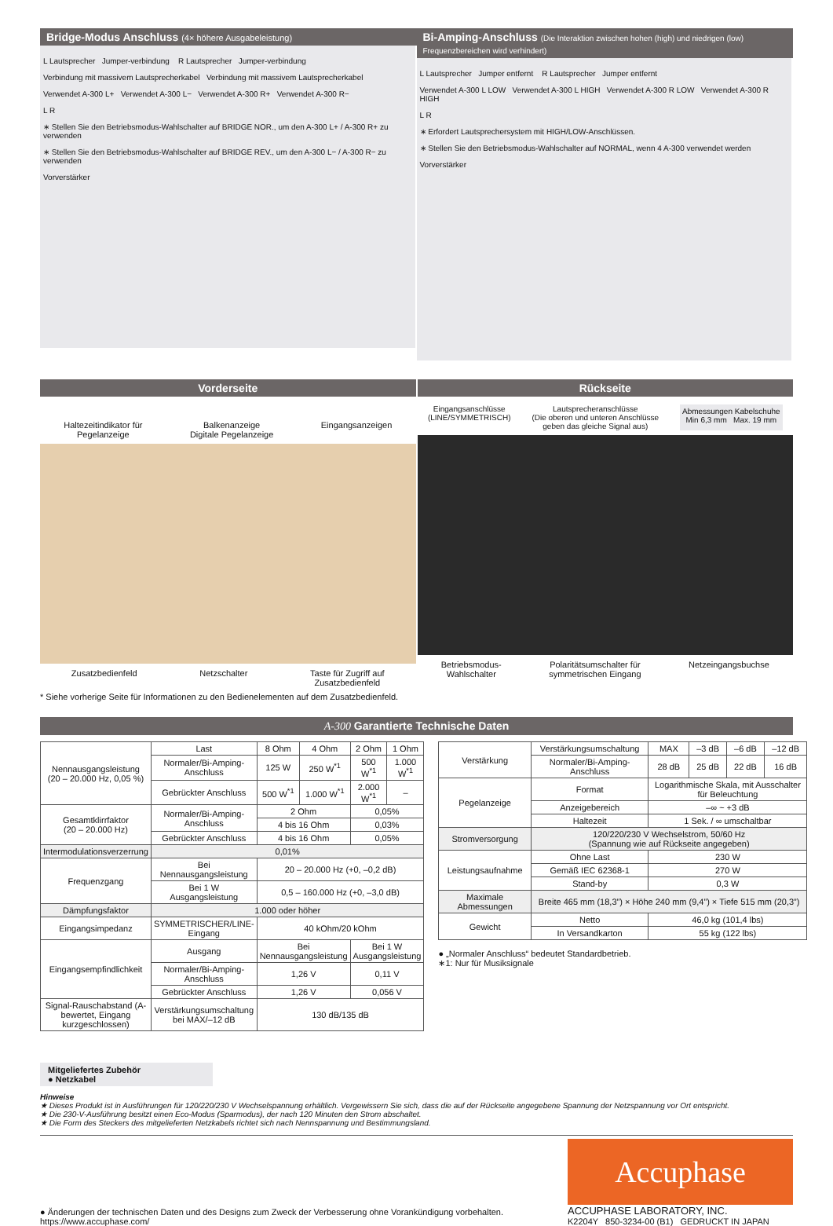Bridge-Modus Anschluss (4× höhere Ausgabeleistung)
L Lautsprecher Jumper-verbindung R Lautsprecher Jumper-verbindung
Verbindung mit massivem Lautsprecherkabel Verbindung mit massivem Lautsprecherkabel
Verwendet A-300 L+ Verwendet A-300 L− Verwendet A-300 R+ Verwendet A-300 R−
L R
∗ Stellen Sie den Betriebsmodus-Wahlschalter auf BRIDGE NOR., um den A-300 L+ / A-300 R+ zu verwenden
∗ Stellen Sie den Betriebsmodus-Wahlschalter auf BRIDGE REV., um den A-300 L− / A-300 R− zu verwenden
Vorverstärker
Bi-Amping-Anschluss (Die Interaktion zwischen hohen (high) und niedrigen (low) Frequenzbereichen wird verhindert)
L Lautsprecher Jumper entfernt R Lautsprecher Jumper entfernt
Verwendet A-300 L LOW Verwendet A-300 L HIGH Verwendet A-300 R LOW Verwendet A-300 R HIGH
L R
∗ Erfordert Lautsprechersystem mit HIGH/LOW-Anschlüssen.
∗ Stellen Sie den Betriebsmodus-Wahlschalter auf NORMAL, wenn 4 A-300 verwendet werden
Vorverstärker
Vorderseite
Haltezeitindikator für
Pegelanzeige Balkenanzeige
Digitale Pegelanzeige Eingangsanzeigen
Zusatzbedienfeld Netzschalter Taste für Zugriff auf
Zusatzbedienfeld
* Siehe vorherige Seite für Informationen zu den Bedienelementen auf dem Zusatzbedienfeld.
Rückseite
Eingangsanschlüsse
(LINE/SYMMETRISCH) Lautsprecheranschlüsse
(Die oberen und unteren Anschlüsse
geben das gleiche Signal aus) Abmessungen Kabelschuhe
Min 6,3 mm Max. 19 mm
Betriebsmodus-
Wahlschalter Polaritätsumschalter für
symmetrischen Eingang Netzeingangsbuchse
A-300 Garantierte Technische Daten
| Nennausgangsleistung (20 – 20.000 Hz, 0,05 %) | Last | 8 Ohm | 4 Ohm | 2 Ohm | 1 Ohm |
| | Normaler/Bi-Amping-Anschluss | 125 W | 250 W<sup>*1</sup> | 500 W<sup>*1</sup> | 1.000 W<sup>*1</sup> |
| | Gebrückter Anschluss | 500 W<sup>*1</sup> | 1.000 W<sup>*1</sup> | 2.000 W<sup>*1</sup> | – |
| Gesamtklirrfaktor (20 – 20.000 Hz) | Normaler/Bi-Amping-Anschluss | 2 Ohm | | 0,05% | |
| | | 4 bis 16 Ohm | | 0,03% | |
| | Gebrückter Anschluss | 4 bis 16 Ohm | | 0,05% | |
| Intermodulationsverzerrung | 0,01% | | | | |
| Frequenzgang | Bei Nennausgangsleistung | 20 – 20.000 Hz (+0, –0,2 dB) | | | |
| | Bei 1 W Ausgangsleistung | 0,5 – 160.000 Hz (+0, –3,0 dB) | | | |
| Dämpfungsfaktor | 1.000 oder höher | | | | |
| Eingangsimpedanz | SYMMETRISCHER/LINE-Eingang | 40 kOhm/20 kOhm | | | |
| Eingangsempfindlichkeit | Ausgang | Bei Nennausgangsleistung | | Bei 1 W Ausgangsleistung | |
| | Normaler/Bi-Amping-Anschluss | 1,26 V | | 0,11 V | |
| | Gebrückter Anschluss | 1,26 V | | 0,056 V | |
| Signal-Rauschabstand (A-bewertet, Eingang kurzgeschlossen) | Verstärkungsumschaltung bei MAX/–12 dB | 130 dB/135 dB | | | |
| Verstärkung | Verstärkungsumschaltung | MAX | –3 dB | –6 dB | –12 dB |
| | Normaler/Bi-Amping-Anschluss | 28 dB | 25 dB | 22 dB | 16 dB |
| Pegelanzeige | Format | Logarithmische Skala, mit Ausschalter für Beleuchtung | | | |
| | Anzeigebereich | –∞ ~ +3 dB | | | |
| | Haltezeit | 1 Sek. / ∞ umschaltbar | | | |
| Stromversorgung | 120/220/230 V Wechselstrom, 50/60 Hz (Spannung wie auf Rückseite angegeben) | | | | |
| Leistungsaufnahme | Ohne Last | 230 W | | | |
| | Gemäß IEC 62368-1 | 270 W | | | |
| | Stand-by | 0,3 W | | | |
| Maximale Abmessungen | Breite 465 mm (18,3”) × Höhe 240 mm (9,4”) × Tiefe 515 mm (20,3”) | | | | |
| Gewicht | Netto | 46,0 kg (101,4 lbs) | | | |
| | In Versandkarton | 55 kg (122 lbs) | | | |
● „Normaler Anschluss“ bedeutet Standardbetrieb.
∗1: Nur für Musiksignale
Mitgeliefertes Zubehör
● Netzkabel
Hinweise
★ Dieses Produkt ist in Ausführungen für 120/220/230 V Wechselspannung erhältlich. Vergewissern Sie sich, dass die auf der Rückseite angegebene Spannung der Netzspannung vor Ort entspricht.
★ Die 230-V-Ausführung besitzt einen Eco-Modus (Sparmodus), der nach 120 Minuten den Strom abschaltet.
★ Die Form des Steckers des mitgelieferten Netzkabels richtet sich nach Nennspannung und Bestimmungsland.
● Änderungen der technischen Daten und des Designs zum Zweck der Verbesserung ohne Vorankündigung vorbehalten.
https://www.accuphase.com/
Accuphase
ACCUPHASE LABORATORY, INC.
K2204Y 850-3234-00 (B1) GEDRUCKT IN JAPAN